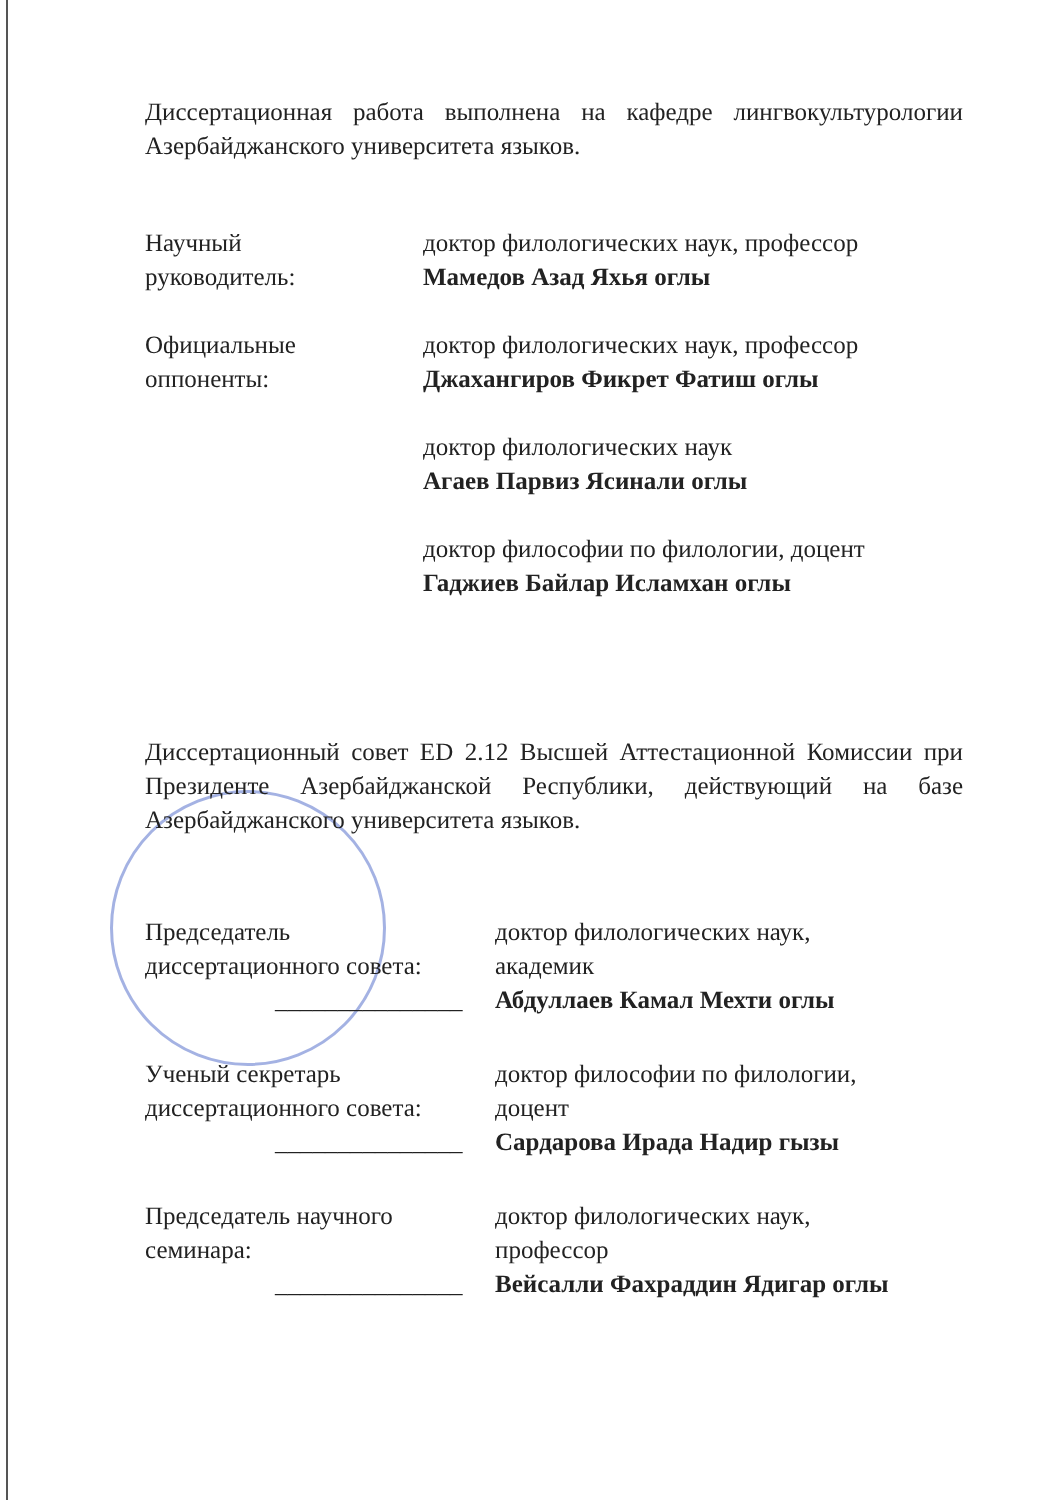Диссертационная работа выполнена на кафедре лингвокультурологии Азербайджанского университета языков.
Научный
руководитель:
доктор филологических наук, профессор
Мамедов Азад Яхья оглы
Официальные
оппоненты:
доктор филологических наук, профессор
Джахангиров Фикрет Фатиш оглы
доктор филологических наук
Агаев Парвиз Ясинали оглы
доктор философии по филологии, доцент
Гаджиев Байлар Исламхан оглы
Диссертационный совет ED 2.12 Высшей Аттестационной Комиссии при Президенте Азербайджанской Республики, действующий на базе Азербайджанского университета языков.
Председатель
диссертационного совета:
_______________
доктор филологических наук,
академик
Абдуллаев Камал Мехти оглы
Ученый секретарь
диссертационного совета:
_______________
доктор философии по филологии,
доцент
Сардарова Ирада Надир гызы
Председатель научного
семинара:
_______________
доктор филологических наук,
профессор
Вейсалли Фахраддин Ядигар оглы